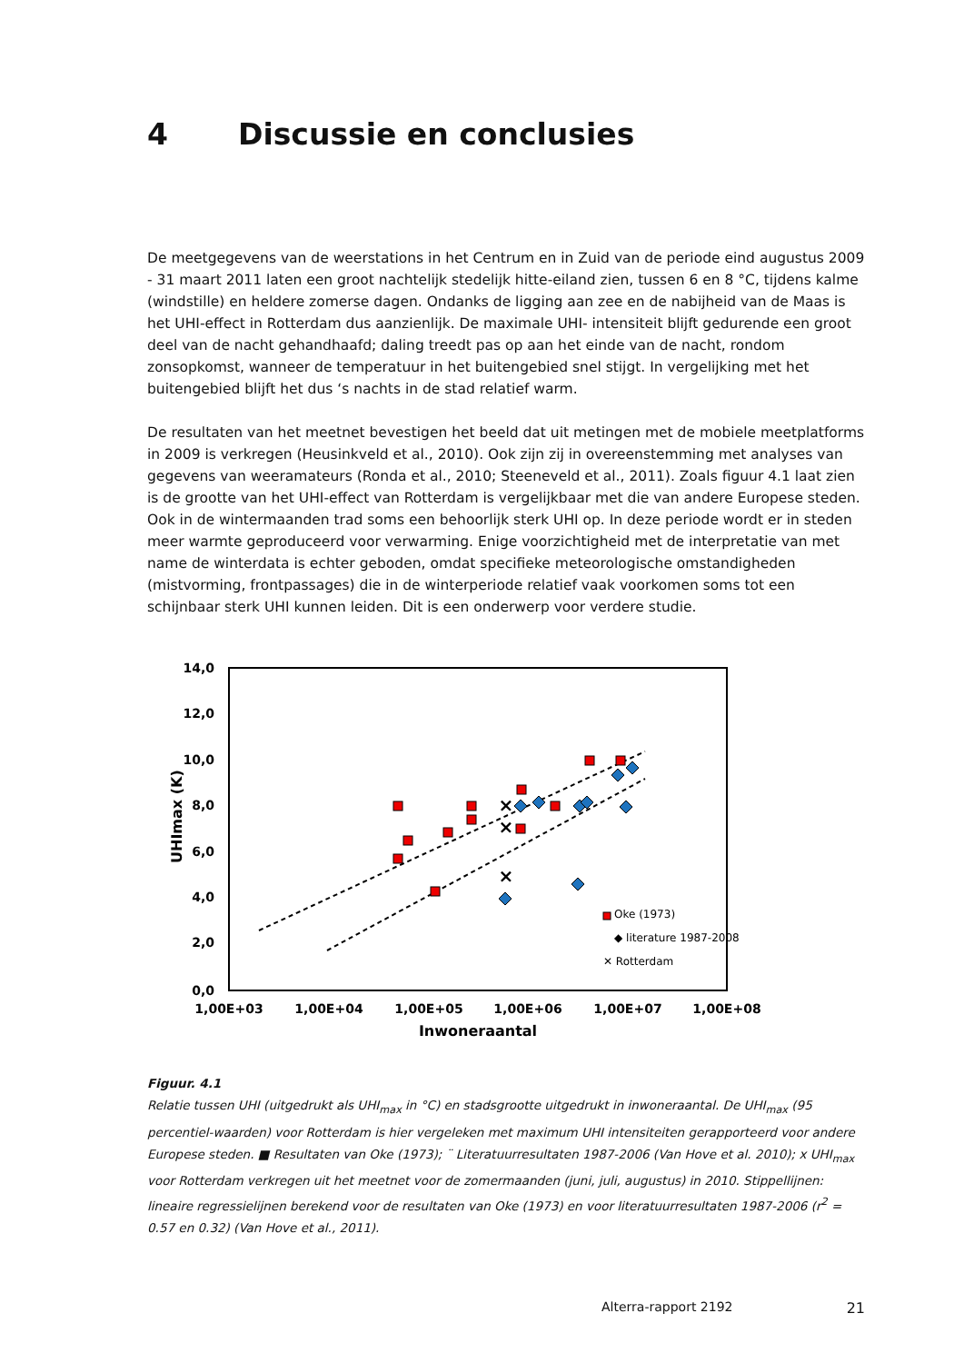4 Discussie en conclusies
De meetgegevens van de weerstations in het Centrum en in Zuid van de periode eind augustus 2009 - 31 maart 2011 laten een groot nachtelijk stedelijk hitte-eiland zien, tussen 6 en 8 °C, tijdens kalme (windstille) en heldere zomerse dagen. Ondanks de ligging aan zee en de nabijheid van de Maas is het UHI-effect in Rotterdam dus aanzienlijk. De maximale UHI- intensiteit blijft gedurende een groot deel van de nacht gehandhaafd; daling treedt pas op aan het einde van de nacht, rondom zonsopkomst, wanneer de temperatuur in het buitengebied snel stijgt. In vergelijking met het buitengebied blijft het dus ‘s nachts in de stad relatief warm.
De resultaten van het meetnet bevestigen het beeld dat uit metingen met de mobiele meetplatforms in 2009 is verkregen (Heusinkveld et al., 2010). Ook zijn zij in overeenstemming met analyses van gegevens van weeramateurs (Ronda et al., 2010; Steeneveld et al., 2011). Zoals figuur 4.1 laat zien is de grootte van het UHI-effect van Rotterdam is vergelijkbaar met die van andere Europese steden. Ook in de wintermaanden trad soms een behoorlijk sterk UHI op. In deze periode wordt er in steden meer warmte geproduceerd voor verwarming. Enige voorzichtigheid met de interpretatie van met name de winterdata is echter geboden, omdat specifieke meteorologische omstandigheden (mistvorming, frontpassages) die in de winterperiode relatief vaak voorkomen soms tot een schijnbaar sterk UHI kunnen leiden. Dit is een onderwerp voor verdere studie.
14,0
12,0
10,0
8,0
6,0
4,0
2,0
0,0
1,00E+03
1,00E+04
1,00E+05
1,00E+06
1,00E+07
1,00E+08
Inwoneraantal
UHImax (K)
×
×
×
Oke (1973)
◆ literature 1987-2008
✕ Rotterdam
Figuur. 4.1
Relatie tussen UHI (uitgedrukt als UHI<sub>max</sub> in °C) en stadsgrootte uitgedrukt in inwoneraantal. De UHI<sub>max</sub> (95 percentiel-waarden) voor Rotterdam is hier vergeleken met maximum UHI intensiteiten gerapporteerd voor andere Europese steden. ■ Resultaten van Oke (1973); ¨ Literatuurresultaten 1987-2006 (Van Hove et al. 2010); x UHI<sub>max</sub> voor Rotterdam verkregen uit het meetnet voor de zomermaanden (juni, juli, augustus) in 2010. Stippellijnen: lineaire regressielijnen berekend voor de resultaten van Oke (1973) en voor literatuurresultaten 1987-2006 (r<sup>2</sup> = 0.57 en 0.32) (Van Hove et al., 2011).
Alterra-rapport 2192 21